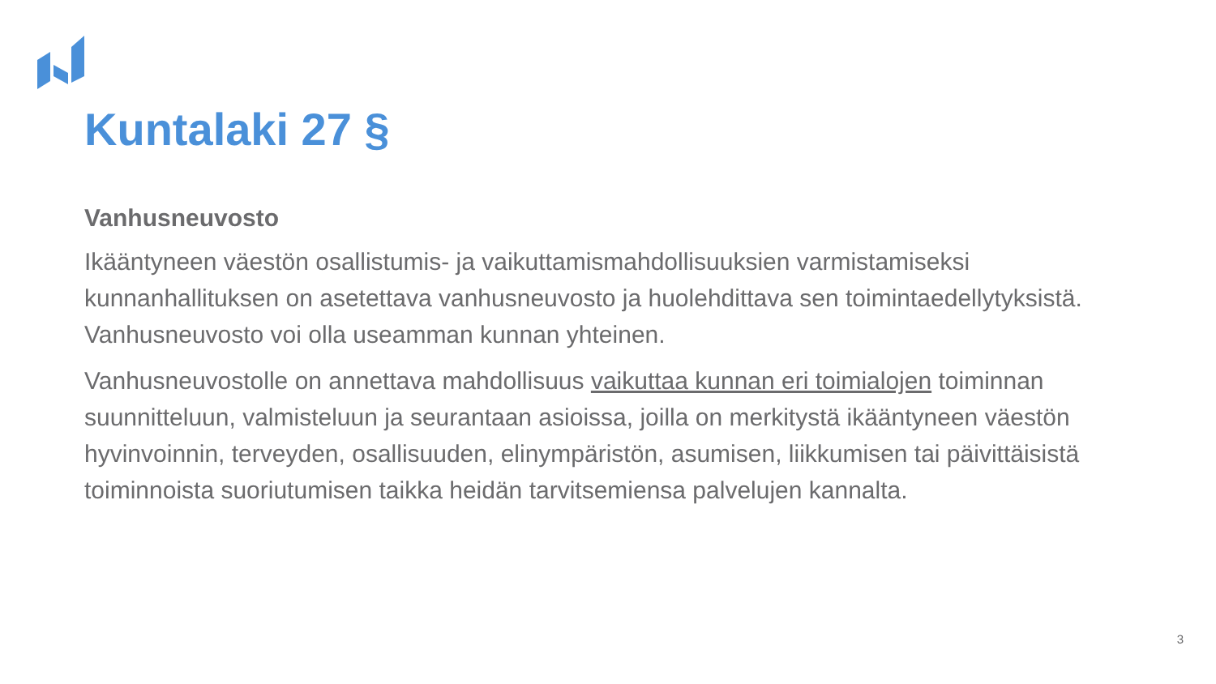Kuntalaki 27 §
Vanhusneuvosto
Ikääntyneen väestön osallistumis- ja vaikuttamismahdollisuuksien varmistamiseksi kunnanhallituksen on asetettava vanhusneuvosto ja huolehdittava sen toimintaedellytyksistä. Vanhusneuvosto voi olla useamman kunnan yhteinen.
Vanhusneuvostolle on annettava mahdollisuus vaikuttaa kunnan eri toimialojen toiminnan suunnitteluun, valmisteluun ja seurantaan asioissa, joilla on merkitystä ikääntyneen väestön hyvinvoinnin, terveyden, osallisuuden, elinympäristön, asumisen, liikkumisen tai päivittäisistä toiminnoista suoriutumisen taikka heidän tarvitsemiensa palvelujen kannalta.
3